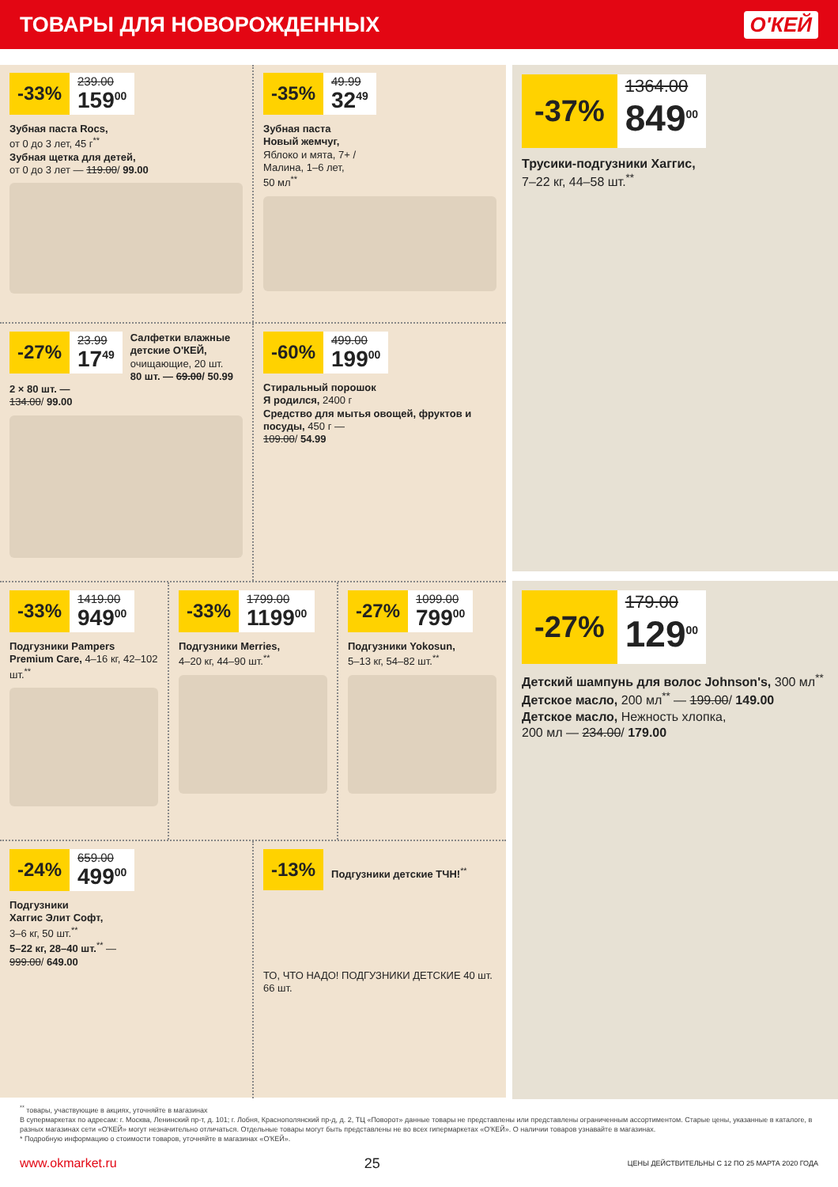ТОВАРЫ ДЛЯ НОВОРОЖДЕННЫХ О'КЕЙ
-33%
239.00
159<sup>00</sup>
Зубная паста Rocs,
от 0 до 3 лет, 45 г<sup>**</sup>
Зубная щетка для детей,
от 0 до 3 лет — 119.00/ 99.00
-35%
49.99
32<sup>49</sup>
Зубная паста
Новый жемчуг,
Яблоко и мята, 7+ /
Малина, 1–6 лет,
50 мл<sup>**</sup>
-27%
23.99
17<sup>49</sup>
Салфетки влажные детские О'КЕЙ,
очищающие, 20 шт.
80 шт. — 69.00/ 50.99
2 × 80 шт. —
134.00/ 99.00
-60%
499.00
199<sup>00</sup>
Стиральный порошок
Я родился, 2400 г
Средство для мытья овощей, фруктов и посуды, 450 г —
109.00/ 54.99
-33%
1419.00
949<sup>00</sup>
Подгузники Pampers Premium Care, 4–16 кг, 42–102 шт.<sup>**</sup>
-33%
1799.00
1199<sup>00</sup>
Подгузники Merries,
4–20 кг, 44–90 шт.<sup>**</sup>
-27%
1099.00
799<sup>00</sup>
Подгузники Yokosun,
5–13 кг, 54–82 шт.<sup>**</sup>
-24%
659.00
499<sup>00</sup>
Подгузники
Хаггис Элит Софт,
3–6 кг, 50 шт.<sup>**</sup>
5–22 кг, 28–40 шт.<sup>**</sup> —
999.00/ 649.00
-13%
Подгузники детские ТЧН!<sup>**</sup>
ТО, ЧТО НАДО! ПОДГУЗНИКИ ДЕТСКИЕ 40 шт. 66 шт.
-37%
1364.00
849<sup>00</sup>
Трусики-подгузники Хаггис,
7–22 кг, 44–58 шт.<sup>**</sup>
-27%
179.00
129<sup>00</sup>
Детский шампунь для волос Johnson's, 300 мл<sup>**</sup>
Детское масло, 200 мл<sup>**</sup> — 199.00/ 149.00
Детское масло, Нежность хлопка,
200 мл — 234.00/ 179.00
<sup>**</sup> товары, участвующие в акциях, уточняйте в магазинах
В супермаркетах по адресам: г. Москва, Ленинский пр-т, д. 101; г. Лобня, Краснополянский пр-д, д. 2, ТЦ «Поворот» данные товары не представлены или представлены ограниченным ассортиментом. Старые цены, указанные в каталоге, в разных магазинах сети «О'КЕЙ» могут незначительно отличаться. Отдельные товары могут быть представлены не во всех гипермаркетах «О'КЕЙ». О наличии товаров узнавайте в магазинах.
* Подробную информацию о стоимости товаров, уточняйте в магазинах «О'КЕЙ».
www.okmarket.ru 25 ЦЕНЫ ДЕЙСТВИТЕЛЬНЫ С 12 ПО 25 МАРТА 2020 ГОДА